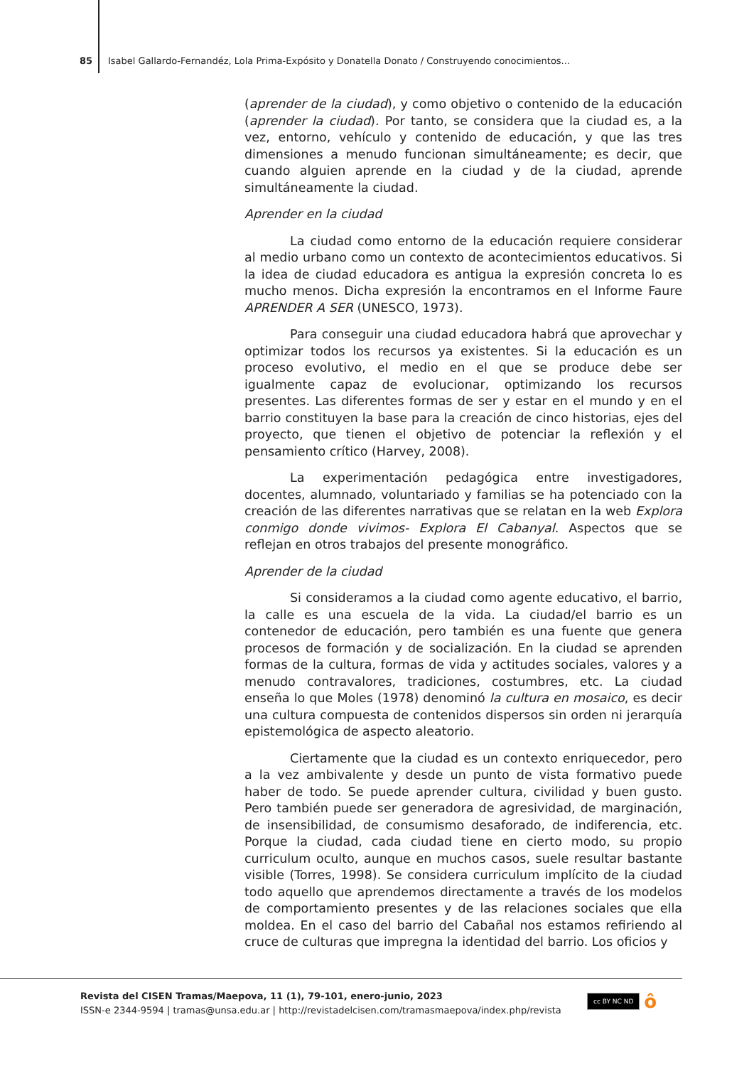85 Isabel Gallardo-Fernandéz, Lola Prima-Expósito y Donatella Donato / Construyendo conocimientos...
(aprender de la ciudad), y como objetivo o contenido de la educación (aprender la ciudad). Por tanto, se considera que la ciudad es, a la vez, entorno, vehículo y contenido de educación, y que las tres dimensiones a menudo funcionan simultáneamente; es decir, que cuando alguien aprende en la ciudad y de la ciudad, aprende simultáneamente la ciudad.
Aprender en la ciudad
La ciudad como entorno de la educación requiere considerar al medio urbano como un contexto de acontecimientos educativos. Si la idea de ciudad educadora es antigua la expresión concreta lo es mucho menos. Dicha expresión la encontramos en el Informe Faure APRENDER A SER (UNESCO, 1973).
Para conseguir una ciudad educadora habrá que aprovechar y optimizar todos los recursos ya existentes. Si la educación es un proceso evolutivo, el medio en el que se produce debe ser igualmente capaz de evolucionar, optimizando los recursos presentes. Las diferentes formas de ser y estar en el mundo y en el barrio constituyen la base para la creación de cinco historias, ejes del proyecto, que tienen el objetivo de potenciar la reflexión y el pensamiento crítico (Harvey, 2008).
La experimentación pedagógica entre investigadores, docentes, alumnado, voluntariado y familias se ha potenciado con la creación de las diferentes narrativas que se relatan en la web Explora conmigo donde vivimos- Explora El Cabanyal. Aspectos que se reflejan en otros trabajos del presente monográfico.
Aprender de la ciudad
Si consideramos a la ciudad como agente educativo, el barrio, la calle es una escuela de la vida. La ciudad/el barrio es un contenedor de educación, pero también es una fuente que genera procesos de formación y de socialización. En la ciudad se aprenden formas de la cultura, formas de vida y actitudes sociales, valores y a menudo contravalores, tradiciones, costumbres, etc. La ciudad enseña lo que Moles (1978) denominó la cultura en mosaico, es decir una cultura compuesta de contenidos dispersos sin orden ni jerarquía epistemológica de aspecto aleatorio.
Ciertamente que la ciudad es un contexto enriquecedor, pero a la vez ambivalente y desde un punto de vista formativo puede haber de todo. Se puede aprender cultura, civilidad y buen gusto. Pero también puede ser generadora de agresividad, de marginación, de insensibilidad, de consumismo desaforado, de indiferencia, etc. Porque la ciudad, cada ciudad tiene en cierto modo, su propio curriculum oculto, aunque en muchos casos, suele resultar bastante visible (Torres, 1998). Se considera curriculum implícito de la ciudad todo aquello que aprendemos directamente a través de los modelos de comportamiento presentes y de las relaciones sociales que ella moldea. En el caso del barrio del Cabañal nos estamos refiriendo al cruce de culturas que impregna la identidad del barrio. Los oficios y
Revista del CISEN Tramas/Maepova, 11 (1), 79-101, enero-junio, 2023
ISSN-e 2344-9594 | tramas@unsa.edu.ar | http://revistadelcisen.com/tramasmaepova/index.php/revista
cc BY NC ND ô